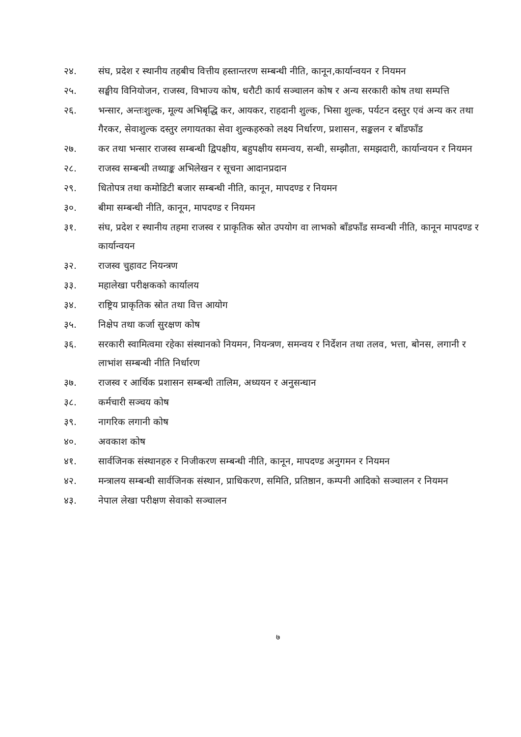२४. संघ, प्रदेश र स्थानीय तहबीच वित्तीय हस्तान्तरण सम्बन्धी नीति, कानून,कार्यान्वयन र नियमन
२५. सङ्घीय विनियोजन, राजस्व, विभाज्य कोष, धरौटी कार्य सञ्चालन कोष र अन्य सरकारी कोष तथा सम्पत्ति
२६. भन्सार, अन्तःशुल्क, मूल्य अभिबृद्धि कर, आयकर, राहदानी शुल्क, भिसा शुल्क, पर्यटन दस्तुर एवं अन्य कर तथा गैरकर, सेवाशुल्क दस्तुर लगायतका सेवा शुल्कहरुको लक्ष्य निर्धारण, प्रशासन, सङ्कलन र बाँडफाँड
२७. कर तथा भन्सार राजस्व सम्बन्धी द्विपक्षीय, बहुपक्षीय समन्वय, सन्धी, सम्झौता, समझदारी, कार्यान्वयन र नियमन
२८. राजस्व सम्बन्धी तथ्याङ्क अभिलेखन र सूचना आदानप्रदान
२९. धितोपत्र तथा कमोडिटी बजार सम्बन्धी नीति, कानून, मापदण्ड र नियमन
३०. बीमा सम्बन्धी नीति, कानून, मापदण्ड र नियमन
३१. संघ, प्रदेश र स्थानीय तहमा राजस्व र प्राकृतिक स्रोत उपयोग वा लाभको बाँडफाँड सम्वन्धी नीति, कानून मापदण्ड र कार्यान्वयन
३२. राजस्व चुहावट नियन्त्रण
३३. महालेखा परीक्षकको कार्यालय
३४. राष्ट्रिय प्राकृतिक स्रोत तथा वित्त आयोग
३५. निक्षेप तथा कर्जा सुरक्षण कोष
३६. सरकारी स्वामित्वमा रहेका संस्थानको नियमन, नियन्त्रण, समन्वय र निर्देशन तथा तलव, भत्ता, बोनस, लगानी र लाभांश सम्बन्धी नीति निर्धारण
३७. राजस्व र आर्थिक प्रशासन सम्बन्धी तालिम, अध्ययन र अनुसन्धान
३८. कर्मचारी सञ्चय कोष
३९. नागरिक लगानी कोष
४०. अवकाश कोष
४१. सार्वजिनक संस्थानहरु र निजीकरण सम्बन्धी नीति, कानून, मापदण्ड अनुगमन र नियमन
४२. मन्त्रालय सम्बन्धी सार्वजिनक संस्थान, प्राधिकरण, समिति, प्रतिष्ठान, कम्पनी आदिको सञ्चालन र नियमन
४३. नेपाल लेखा परीक्षण सेवाको सञ्चालन
७